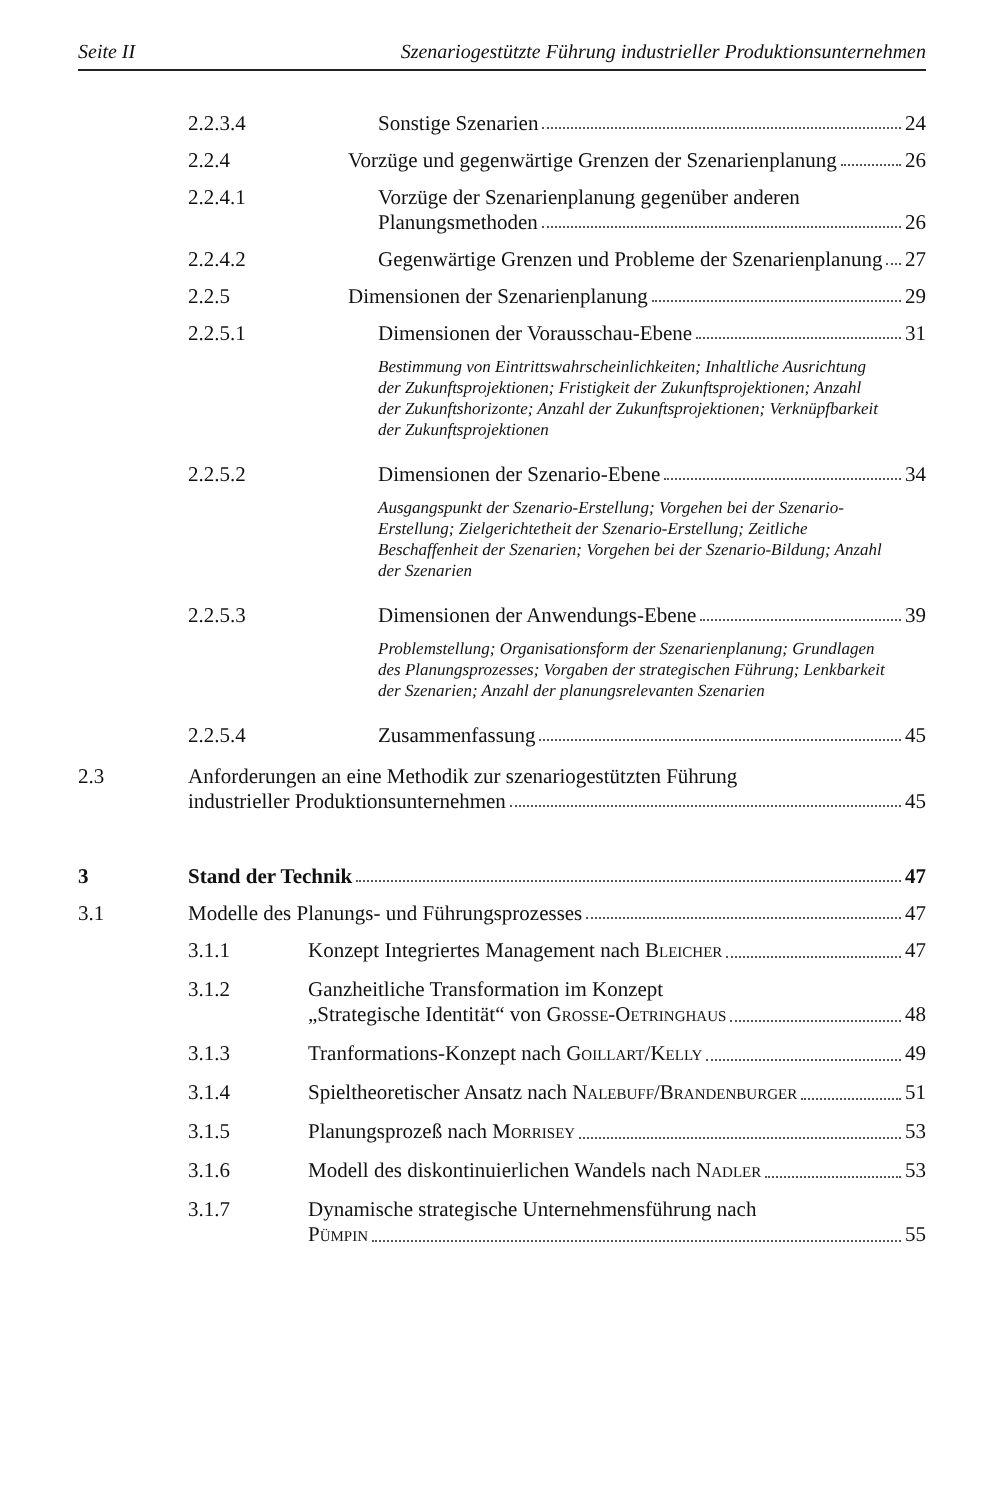Seite II Szenariogestützte Führung industrieller Produktionsunternehmen
2.2.3.4 Sonstige Szenarien 24
2.2.4 Vorzüge und gegenwärtige Grenzen der Szenarienplanung 26
2.2.4.1 Vorzüge der Szenarienplanung gegenüber anderen
Planungsmethoden 26
2.2.4.2 Gegenwärtige Grenzen und Probleme der Szenarienplanung 27
2.2.5 Dimensionen der Szenarienplanung 29
2.2.5.1 Dimensionen der Vorausschau-Ebene 31
Bestimmung von Eintrittswahrscheinlichkeiten; Inhaltliche Ausrichtung der Zukunftsprojektionen; Fristigkeit der Zukunftsprojektionen; Anzahl der Zukunftshorizonte; Anzahl der Zukunftsprojektionen; Verknüpfbarkeit der Zukunftsprojektionen
2.2.5.2 Dimensionen der Szenario-Ebene 34
Ausgangspunkt der Szenario-Erstellung; Vorgehen bei der Szenario-Erstellung; Zielgerichtetheit der Szenario-Erstellung; Zeitliche Beschaffenheit der Szenarien; Vorgehen bei der Szenario-Bildung; Anzahl der Szenarien
2.2.5.3 Dimensionen der Anwendungs-Ebene 39
Problemstellung; Organisationsform der Szenarienplanung; Grundlagen des Planungsprozesses; Vorgaben der strategischen Führung; Lenkbarkeit der Szenarien; Anzahl der planungsrelevanten Szenarien
2.2.5.4 Zusammenfassung 45
2.3 Anforderungen an eine Methodik zur szenariogestützten Führung
industrieller Produktionsunternehmen 45
3 Stand der Technik 47
3.1 Modelle des Planungs- und Führungsprozesses 47
3.1.1 Konzept Integriertes Management nach BLEICHER 47
3.1.2 Ganzheitliche Transformation im Konzept
„Strategische Identität“ von GROSSE-OETRINGHAUS 48
3.1.3 Tranformations-Konzept nach GOILLART/KELLY 49
3.1.4 Spieltheoretischer Ansatz nach NALEBUFF/BRANDENBURGER 51
3.1.5 Planungsprozeß nach MORRISEY 53
3.1.6 Modell des diskontinuierlichen Wandels nach NADLER 53
3.1.7 Dynamische strategische Unternehmensführung nach
PÜMPIN 55